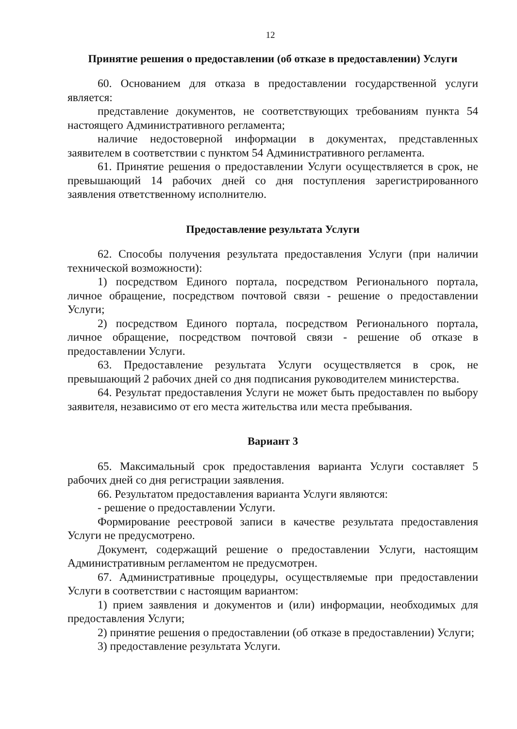12
Принятие решения о предоставлении (об отказе в предоставлении) Услуги
60. Основанием для отказа в предоставлении государственной услуги является:
представление документов, не соответствующих требованиям пункта 54 настоящего Административного регламента;
наличие недостоверной информации в документах, представленных заявителем в соответствии с пунктом 54 Административного регламента.
61. Принятие решения о предоставлении Услуги осуществляется в срок, не превышающий 14 рабочих дней со дня поступления зарегистрированного заявления ответственному исполнителю.
Предоставление результата Услуги
62. Способы получения результата предоставления Услуги (при наличии технической возможности):
1) посредством Единого портала, посредством Регионального портала, личное обращение, посредством почтовой связи - решение о предоставлении Услуги;
2) посредством Единого портала, посредством Регионального портала, личное обращение, посредством почтовой связи - решение об отказе в предоставлении Услуги.
63. Предоставление результата Услуги осуществляется в срок, не превышающий 2 рабочих дней со дня подписания руководителем министерства.
64. Результат предоставления Услуги не может быть предоставлен по выбору заявителя, независимо от его места жительства или места пребывания.
Вариант 3
65. Максимальный срок предоставления варианта Услуги составляет 5 рабочих дней со дня регистрации заявления.
66. Результатом предоставления варианта Услуги являются:
- решение о предоставлении Услуги.
Формирование реестровой записи в качестве результата предоставления Услуги не предусмотрено.
Документ, содержащий решение о предоставлении Услуги, настоящим Административным регламентом не предусмотрен.
67. Административные процедуры, осуществляемые при предоставлении Услуги в соответствии с настоящим вариантом:
1) прием заявления и документов и (или) информации, необходимых для предоставления Услуги;
2) принятие решения о предоставлении (об отказе в предоставлении) Услуги;
3) предоставление результата Услуги.